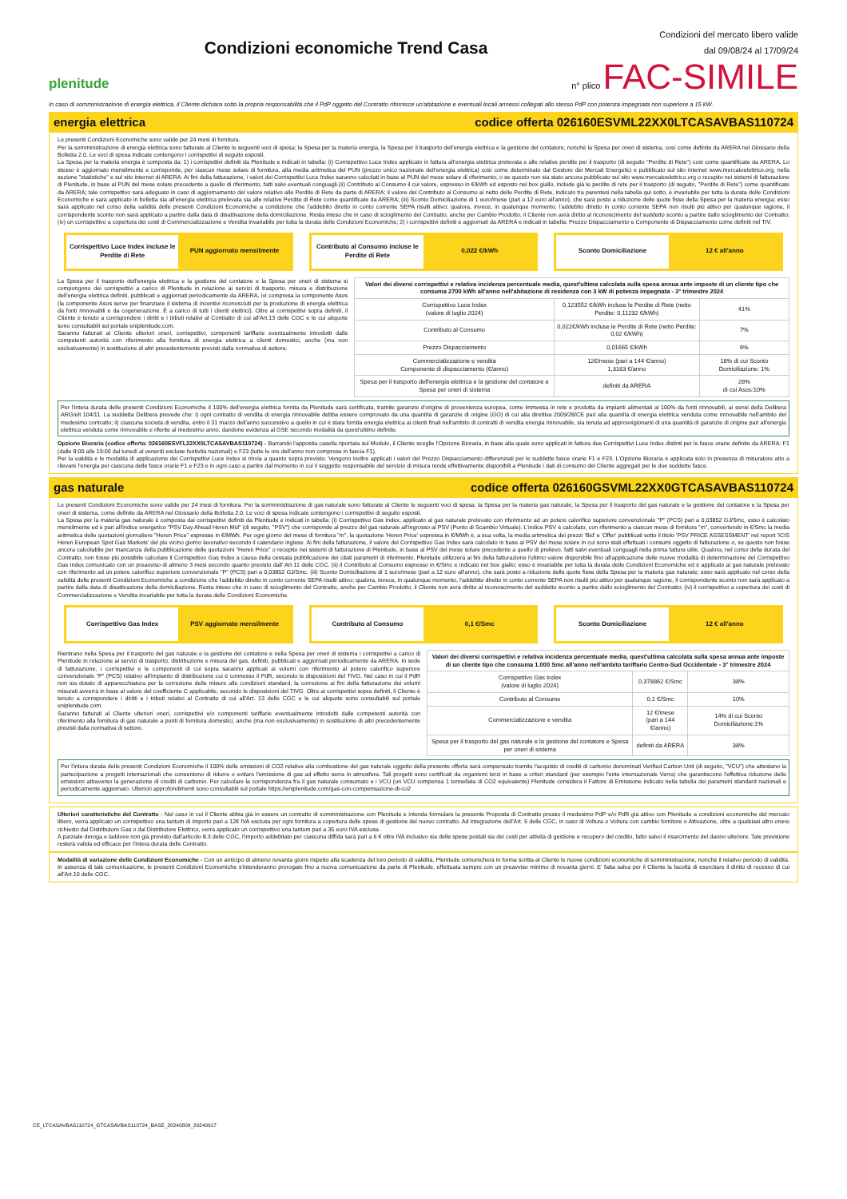plenitude
Condizioni economiche Trend Casa
Condizioni del mercato libero valide
dal 09/08/24 al 17/09/24
n° plico FAC-SIMILE
In caso di somministrazione di energia elettrica, il Cliente dichiara sotto la propria responsabilità che il PdP oggetto del Contratto rifornisce un'abitazione e eventuali locali annessi collegati allo stesso PdP con potenza impegnata non superiore a 15 kW.
energia elettrica codice offerta 026160ESVML22XX0LTCASAVBAS110724
Le presenti Condizioni Economiche sono valide per 24 mesi di fornitura.
Per la somministrazione di energia elettrica sono fatturate al Cliente le seguenti voci di spesa: la Spesa per la materia energia, la Spesa per il trasporto dell'energia elettrica e la gestione del contatore, nonchè la Spesa per oneri di sistema, così come definite da ARERA nel Glossario della Bolletta 2.0. Le voci di spesa indicate contengono i corrispettivi di seguito esposti.
La Spesa per la materia energia è composta da: 1) i corrispettivi definiti da Plenitude e indicati in tabella: (i) Corrispettivo Luce Index applicato in fattura all'energia elettrica prelevata e alle relative perdite per il trasporto (di seguito "Perdite di Rete") così come quantificate da ARERA. Lo stesso è aggiornato mensilmente e corrisponde, per ciascun mese solare di fornitura, alla media aritmetica del PUN (prezzo unico nazionale dell'energia elettrica) così come determinato dal Gestore dei Mercati Energetici e pubblicato sul sito internet www.mercatoelettrico.org, nella sezione "statistiche" e sul sito internet di ARERA. Ai fini della fatturazione, i valori dei Corrispettivi Luce Index saranno calcolati in base al PUN del mese solare di riferimento, o se questo non sia stato ancora pubblicato sul sito www.mercatoelettrico.org o recepito nei sistemi di fatturazione di Plenitude, in base al PUN del mese solare precedente a quello di riferimento, fatti salvi eventuali conguagli.(ii) Contributo al Consumo il cui valore, espresso in €/kWh ed esposto nel box giallo, include già le perdite di rete per il trasporto (di seguito, "Perdite di Rete") come quantificate da ARERA; tale corrispettivo sarà adeguato in caso di aggiornamento del valore relativo alle Perdite di Rete da parte di ARERA; il valore del Contributo al Consumo al netto delle Perdite di Rete, indicato tra parentesi nella tabella qui sotto, è invariabile per tutta la durata delle Condizioni Economiche e sarà applicato in bolletta sia all'energia elettrica prelevata sia alle relative Perdite di Rete come quantificate da ARERA; (iii) Sconto Domiciliazione di 1 euro/mese (pari a 12 euro all'anno), che sarà posto a riduzione delle quote fisse della Spesa per la materia energia; esso sarà applicato nel corso della validità delle presenti Condizioni Economiche a condizione che l'addebito diretto in conto corrente SEPA risulti attivo; qualora, invece, in qualunque momento, l'addebito diretto in conto corrente SEPA non risulti più attivo per qualunque ragione, il corrispondente sconto non sarà applicato a partire dalla data di disattivazione della domiciliazione. Resta inteso che in caso di scioglimento del Contratto, anche per Cambio Prodotto, il Cliente non avrà diritto al riconoscimento del suddetto sconto a partire dallo scioglimento del Contratto; (iv) un corrispettivo a copertura dei costi di Commercializzazione e Vendita invariabile per tutta la durata delle Condizioni Economiche; 2) i corrispettivi definiti e aggiornati da ARERA e indicati in tabella: Prezzo Dispacciamento e Componente di Dispacciamento come definiti nel TIV.
Corrispettivo Luce Index incluse le Perdite di Rete
PUN aggiornato mensilmente
Contributo al Consumo incluse le Perdite di Rete
0,022 €/kWh
Sconto Domiciliazione 12 € all'anno
La Spesa per il trasporto dell'energia elettrica e la gestione del contatore e la Spesa per oneri di sistema si compongono dei corrispettivi a carico di Plenitude in relazione ai servizi di trasporto, misura e distribuzione dell'energia elettrica definiti, pubblicati e aggiornati periodicamente da ARERA, ivi compresa la componente Asos (la componente Asos serve per finanziare il sistema di incentivi riconosciuti per la produzione di energia elettrica da fonti rinnovabili e da cogenerazione. È a carico di tutti i clienti elettrici). Oltre ai corrispettivi sopra definiti, il Cliente è tenuto a corrispondere i diritti e i tributi relativi al Contratto di cui all'Art.13 delle CGC e le cui aliquote sono consultabili sul portale eniplenitude.com.
Saranno fatturati al Cliente ulteriori oneri, corrispettivi, componenti tariffarie eventualmente introdotti dalle competenti autorità con riferimento alla fornitura di energia elettrica a clienti domestici, anche (ma non esclusivamente) in sostituzione di altri precedentemente previsti dalla normativa di settore.
| Valori dei diversi corrispettivi e relativa incidenza percentuale media, quest'ultima calcolata sulla spesa annua ante imposte di un cliente tipo che consuma 2700 kWh all'anno nell'abitazione di residenza con 3 kW di potenza impegnata - 3° trimestre 2024 | | |
| --- | --- | --- |
| Corrispettivo Luce Index (valore di luglio 2024) | 0,123552 €/kWh incluse le Perdite di Rete (netto Perdite: 0,11232 €/kWh) | 41% |
| Contributo al Consumo | 0,022€/kWh incluse le Perdite di Rete (netto Perdite: 0,02 €/kWh) | 7% |
| Prezzo Dispacciamento | 0,01665 €/kWh | 6% |
| Commercializzazione e vendita Componente di dispacciamento (€/anno) | 12€/mese (pari a 144 €/anno) 1,3183 €/anno | 18% di cui Sconto Domiciliazione: 1% |
| Spesa per il trasporto dell'energia elettrica e la gestione del contatore e Spesa per oneri di sistema | definiti da ARERA | 28% di cui Asos:10% |
Per l'intera durata delle presenti Condizioni Economiche il 100% dell'energia elettrica fornita da Plenitude sarà certificata, tramite garanzie d'origine di provenienza europea, come immessa in rete e prodotta da impianti alimentati al 100% da fonti rinnovabili, ai sensi della Delibera ARG/elt 104/11. La suddetta Delibera prevede che: i) ogni contratto di vendita di energia rinnovabile debba essere comprovato da una quantità di garanzie di origine (GO) di cui alla direttiva 2009/28/CE pari alla quantità di energia elettrica venduta come rinnovabile nell'ambito del medesimo contratto; ii) ciascuna società di vendita, entro il 31 marzo dell'anno successivo a quello in cui è stata fornita energia elettrica ai clienti finali nell'ambito di contratti di vendita energia rinnovabile, sia tenuta ad approvvigionarsi di una quantità di garanzie di origine pari all'energia elettrica venduta come rinnovabile e riferite al medesimo anno, dandone evidenza al GSE secondo modalità da quest'ultimo definite.
Opzione Bioraria (codice offerta: 026160ESVFL22XX0LTCASAVBAS110724) - Barrando l'apposita casella riportata sul Modulo, il Cliente sceglie l'Opzione Bioraria, in base alla quale sono applicati in fattura due Corrispettivi Luce Index distinti per le fasce orarie definite da ARERA: F1 (dalle 8:00 alle 19:00 dal lunedì al venerdì escluse festività nazionali) e F23 (tutte le ore dell'anno non comprese in fascia F1).
Per la validità e le modalità di applicazione dei Corrispettivi Luce Index si rinvia a quanto sopra previsto. Vengono inoltre applicati i valori del Prezzo Dispacciamento differenziati per le suddette fasce orarie F1 e F23. L'Opzione Bioraria è applicata solo in presenza di misuratore atto a rilevare l'energia per ciascuna delle fasce orarie F1 e F23 e in ogni caso a partire dal momento in cui il soggetto responsabile del servizio di misura rende effettivamente disponibili a Plenitude i dati di consumo del Cliente aggregati per le due suddette fasce.
gas naturale codice offerta 026160GSVML22XX0GTCASAVBAS110724
Le presenti Condizioni Economiche sono valide per 24 mesi di fornitura. Per la somministrazione di gas naturale sono fatturate al Cliente le seguenti voci di spesa: la Spesa per la materia gas naturale, la Spesa per il trasporto del gas naturale e la gestione del contatore e la Spesa per oneri di sistema, come definite da ARERA nel Glossario della Bolletta 2.0. Le voci di spesa indicate contengono i corrispettivi di seguito esposti.
La Spesa per la materia gas naturale è composta dai corrispettivi definiti da Plenitude e indicati in tabella: (i) Corrispettivo Gas Index, applicato al gas naturale prelevato con riferimento ad un potere calorifico superiore convenzionale "P" (PCS) pari a 0,03852 GJ/Smc, esso è calcolato mensilmente ed è pari all'indice energetico "PSV Day Ahead Heren Mid" (di seguito, "PSV") che corrisponde al prezzo del gas naturale all'ingrosso al PSV (Punto di Scambio Virtuale). L'indice PSV è calcolato, con riferimento a ciascun mese di fornitura "m", convertendo in €/Smc la media aritmetica delle quotazioni giornaliere "Heren Price" espresse in €/MWh. Per ogni giorno del mese di fornitura "m", la quotazione 'Heren Price' espressa in €/MWh è, a sua volta, la media aritmetica dei prezzi 'Bid' e 'Offer' pubblicati sotto il titolo 'PSV PRICE ASSESSMENT' nel report 'ICIS Heren European Spot Gas Markets' del più vicino giorno lavorativo secondo il calendario inglese. Ai fini della fatturazione, il valore del Corrispettivo Gas Index sarà calcolato in base al PSV del mese solare in cui sono stati effettuati i consumi oggetto di fatturazione o, se questo non fosse ancora calcolabile per mancanza della pubblicazione delle quotazioni "Heren Price" o recepito nei sistemi di fatturazione di Plenitude, in base al PSV del mese solare precedente a quello di prelievo, fatti salvi eventuali conguagli nella prima fattura utile. Qualora, nel corso della durata del Contratto, non fosse più possibile calcolare il Corrispettivo Gas Index a causa della cessata pubblicazione dei citati parametri di riferimento, Plenitude utilizzerà ai fini della fatturazione l'ultimo valore disponibile fino all'applicazione delle nuove modalità di determinazione del Corrispettivo Gas Index comunicato con un preavviso di almeno 3 mesi secondo quanto previsto dall' Art 11 delle CGC. (ii) il Contributo al Consumo espresso in €/Smc e indicato nel box giallo; esso è invariabile per tutta la durata delle Condizioni Economiche ed è applicato al gas naturale prelevato con riferimento ad un potere calorifico superiore convenzionale "P" (PCS) pari a 0,03852 GJ/Smc. (iii) Sconto Domiciliazione di 1 euro/mese (pari a 12 euro all'anno), che sarà posto a riduzione delle quote fisse della Spesa per la materia gas naturale; esso sarà applicato nel corso della validità delle presenti Condizioni Economiche a condizione che l'addebito diretto in conto corrente SEPA risulti attivo; qualora, invece, in qualunque momento, l'addebito diretto in conto corrente SEPA non risulti più attivo per qualunque ragione, il corrispondente sconto non sarà applicato a partire dalla data di disattivazione della domiciliazione. Resta inteso che in caso di scioglimento del Contratto, anche per Cambio Prodotto, il Cliente non avrà diritto al riconoscimento del suddetto sconto a partire dallo scioglimento del Contratto; (iv) il corrispettivo a copertura dei costi di Commercializzazione e Vendita invariabile per tutta la durata delle Condizioni Economiche.
Corrispettivo Gas Index PSV aggiornato mensilmente
Contributo al Consumo 0,1 €/Smc
Sconto Domiciliazione 12 € all'anno
Rientrano nella Spesa per il trasporto del gas naturale e la gestione del contatore e nella Spesa per oneri di sistema i corrispettivi a carico di Plenitude in relazione ai servizi di trasporto, distribuzione e misura del gas, definiti, pubblicati e aggiornati periodicamente da ARERA. In sede di fatturazione, i corrispettivi e le componenti di cui sopra saranno applicati ai volumi con riferimento al potere calorifico superiore convenzionale "P" (PCS) relativo all'impianto di distribuzione cui è connesso il PdR, secondo le disposizioni del TIVG. Nel caso in cui il PdR non sia dotato di apparecchiatura per la correzione delle misure alle condizioni standard, la correzione ai fini della fatturazione dei volumi misurati avverrà in base al valore del coefficiente C applicabile, secondo le disposizioni del TIVG. Oltre ai corrispettivi sopra definiti, il Cliente è tenuto a corrispondere i diritti e i tributi relativi al Contratto di cui all'Art. 13 delle CGC e le cui aliquote sono consultabili sul portale eniplenitude.com.
Saranno fatturati al Cliente ulteriori oneri, corrispettivi e/o componenti tariffarie eventualmente introdotti dalle competenti autorità con riferimento alla fornitura di gas naturale a punti di fornitura domestici, anche (ma non esclusivamente) in sostituzione di altri precedentemente previsti dalla normativa di settore.
| Valori dei diversi corrispettivi e relativa incidenza percentuale media, quest'ultima calcolata sulla spesa annua ante imposte di un cliente tipo che consuma 1.000 Smc all'anno nell'ambito tariffario Centro-Sud Occidentale - 3° trimestre 2024 | | |
| --- | --- | --- |
| Corrispettivo Gas Index (valore di luglio 2024) | 0,378862 €/Smc | 38% |
| Contributo al Consumo | 0,1 €/Smc | 10% |
| Commercializzazione e vendita | 12 €/mese (pari a 144 €/anno) | 14% di cui Sconto Domiciliazione:1% |
| Spesa per il trasporto del gas naturale e la gestione del contatore e Spesa per oneri di sistema | definiti da ARERA | 38% |
Per l'intera durata delle presenti Condizioni Economiche il 100% delle emissioni di CO2 relative alla combustione del gas naturale oggetto della presente offerta sarà compensato tramite l'acquisto di crediti di carbonio denominati Verified Carbon Unit (di seguito, "VCU") che attestano la partecipazione a progetti internazionali che consentono di ridurre o evitare l'emissione di gas ad effetto serra in atmosfera. Tali progetti sono certificati da organismi terzi in base a criteri standard (per esempio l'ente internazionale Verra) che garantiscono l'effettiva riduzione delle emissioni attraverso la generazione di crediti di carbonio. Per calcolare la corrispondenza fra il gas naturale consumato e i VCU (un VCU compensa 1 tonnellata di CO2 equivalente) Plenitude considera il Fattore di Emissione indicato nella tabella dei parametri standard nazionali e periodicamente aggiornato. Ulteriori approfondimenti sono consultabili sul portale https://eniplenitude.com/gas-con-compensazione-di-co2
Ulteriori caratteristiche del Contratto - Nel caso in cui il Cliente abbia già in essere un contratto di somministrazione con Plenitude e intenda formulare la presente Proposta di Contratto presso il medesimo PdP e/o PdR già attivo con Plenitude a condizioni economiche del mercato libero, verrà applicato un corrispettivo una tantum di importo pari a 12€ IVA esclusa per ogni fornitura a copertura delle spese di gestione del nuovo contratto. Ad integrazione dell'Art. 5 delle CGC, in caso di Voltura o Voltura con cambio fornitore o Attivazione, oltre a qualsiasi altro onere richiesto dal Distributore Gas o dal Distributore Elettrico, verrà applicato un corrispettivo una tantum pari a 35 euro IVA esclusa.
A parziale deroga e laddove non già previsto dall'articolo 8.3 delle CGC, l'importo addebitato per ciascuna diffida sarà pari a 6 € oltre IVA inclusivo sia delle spese postali sia dei costi per attività di gestione e recupero del credito, fatto salvo il risarcimento del danno ulteriore. Tale previsione resterà valida ed efficace per l'intera durata delle Contratto.
Modalità di variazione delle Condizioni Economiche - Con un anticipo di almeno novanta giorni rispetto alla scadenza del loro periodo di validità, Plenitude comunicherà in forma scritta al Cliente le nuove condizioni economiche di somministrazione, nonché il relativo periodo di validità. In assenza di tale comunicazione, le presenti Condizioni Economiche s'intenderanno prorogate fino a nuova comunicazione da parte di Plenitude, effettuata sempre con un preavviso minimo di novanta giorni. E' fatta salva per il Cliente la facoltà di esercitare il diritto di recesso di cui all'Art.10 delle CGC.
CE_LTCASAVBAS110724_GTCASAVBAS110724_BASE_20240809_20240917